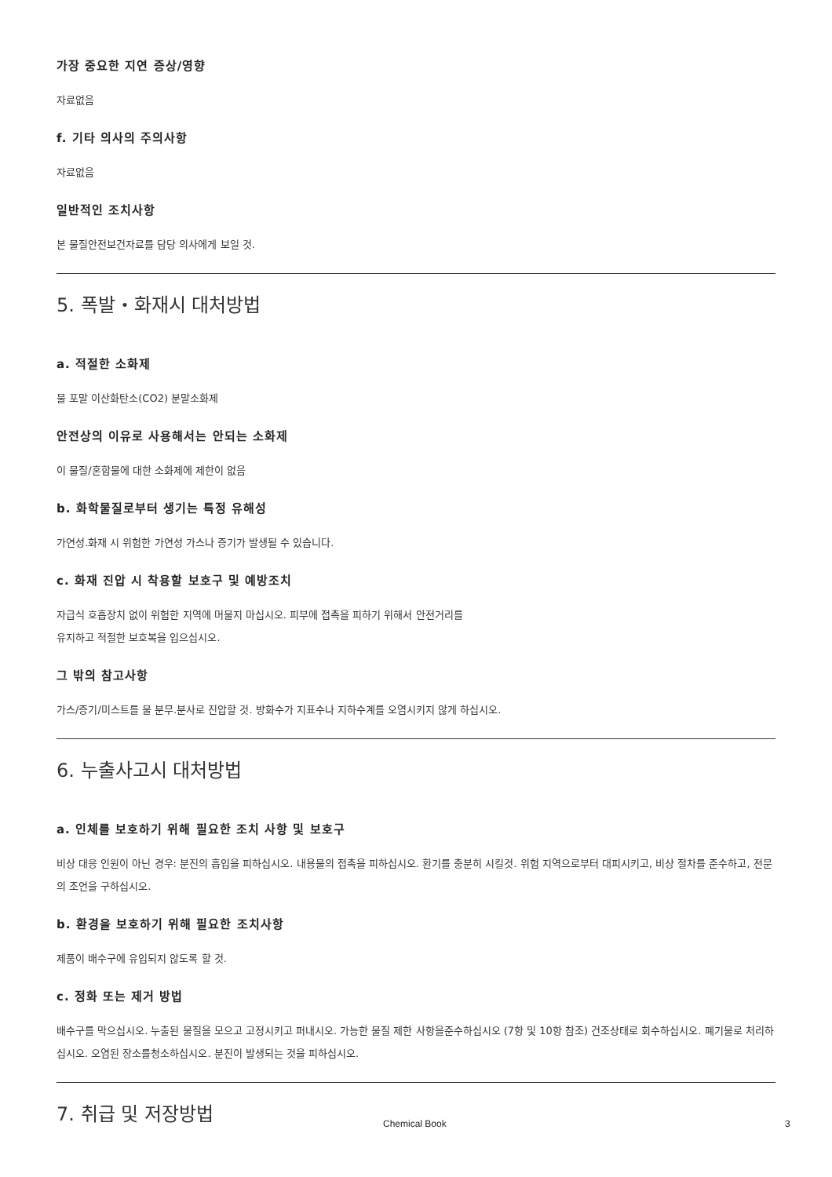가장 중요한 지연 증상/영향
자료없음
f. 기타 의사의 주의사항
자료없음
일반적인 조치사항
본 물질안전보건자료를 담당 의사에게 보일 것.
5. 폭발・화재시 대처방법
a. 적절한 소화제
물 포말 이산화탄소(CO2) 분말소화제
안전상의 이유로 사용해서는 안되는 소화제
이 물질/혼합물에 대한 소화제에 제한이 없음
b. 화학물질로부터 생기는 특정 유해성
가연성.화재 시 위험한 가연성 가스나 증기가 발생될 수 있습니다.
c. 화재 진압 시 착용할 보호구 및 예방조치
자급식 호흡장치 없이 위험한 지역에 머물지 마십시오. 피부에 접촉을 피하기 위해서 안전거리를
유지하고 적절한 보호복을 입으십시오.
그 밖의 참고사항
가스/증기/미스트를 물 분무.분사로 진압할 것. 방화수가 지표수나 지하수계를 오염시키지 않게 하십시오.
6. 누출사고시 대처방법
a. 인체를 보호하기 위해 필요한 조치 사항 및 보호구
비상 대응 인원이 아닌 경우: 분진의 흡입을 피하십시오. 내용물의 접촉을 피하십시오. 환기를 충분히 시킬것. 위험 지역으로부터 대피시키고, 비상 절차를 준수하고, 전문의 조언을 구하십시오.
b. 환경을 보호하기 위해 필요한 조치사항
제품이 배수구에 유입되지 않도록 할 것.
c. 정화 또는 제거 방법
배수구를 막으십시오. 누출된 물질을 모으고 고정시키고 퍼내시오. 가능한 물질 제한 사항을준수하십시오 (7항 및 10항 참조) 건조상태로 회수하십시오. 폐기물로 처리하십시오. 오염된 장소를청소하십시오. 분진이 발생되는 것을 피하십시오.
7. 취급 및 저장방법
Chemical Book 3